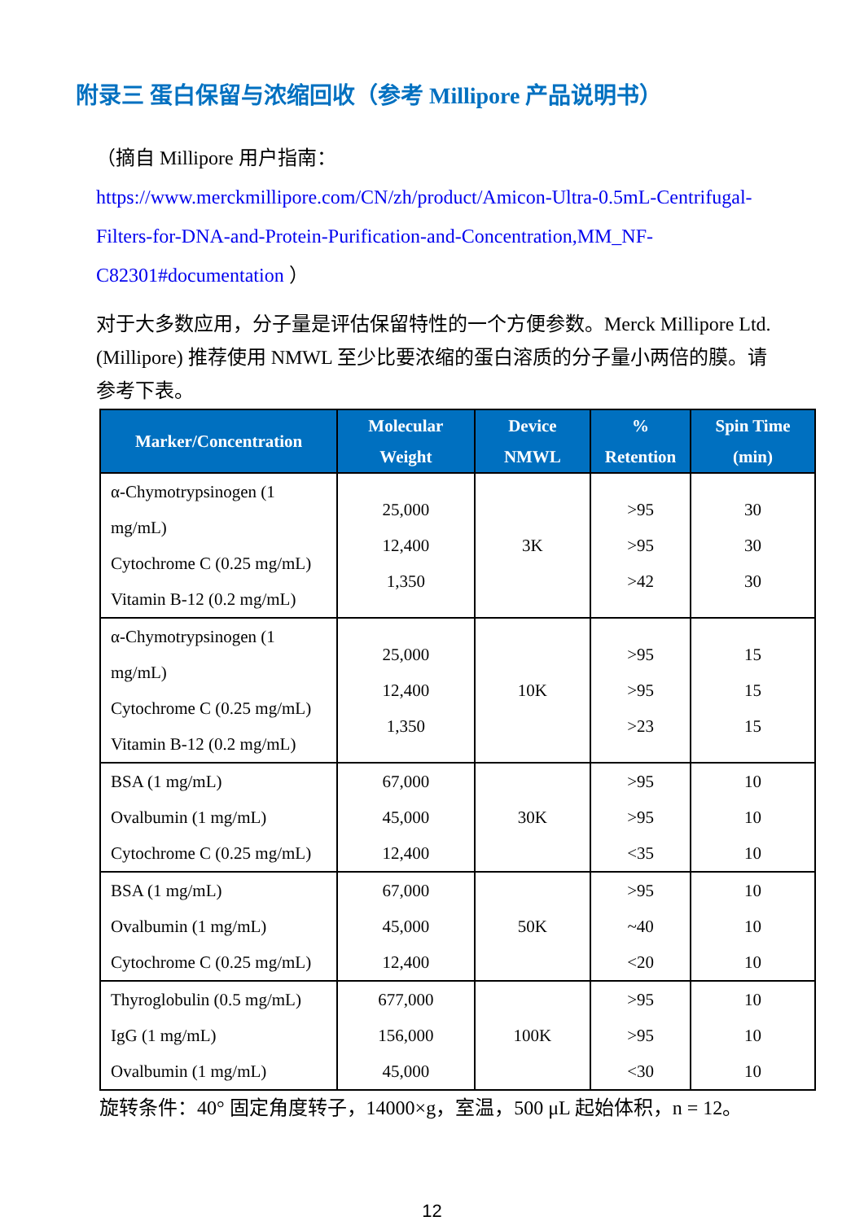附录三 蛋白保留与浓缩回收（参考 Millipore 产品说明书）
（摘自 Millipore 用户指南：
https://www.merckmillipore.com/CN/zh/product/Amicon-Ultra-0.5mL-Centrifugal-Filters-for-DNA-and-Protein-Purification-and-Concentration,MM_NF-C82301#documentation ）
对于大多数应用，分子量是评估保留特性的一个方便参数。Merck Millipore Ltd. (Millipore) 推荐使用 NMWL 至少比要浓缩的蛋白溶质的分子量小两倍的膜。请参考下表。
| Marker/Concentration | Molecular Weight | Device NMWL | % Retention | Spin Time (min) |
| --- | --- | --- | --- | --- |
| α-Chymotrypsinogen (1 mg/mL) Cytochrome C (0.25 mg/mL) Vitamin B-12 (0.2 mg/mL) | 25,000 12,400 1,350 | 3K | >95 >95 >42 | 30 30 30 |
| α-Chymotrypsinogen (1 mg/mL) Cytochrome C (0.25 mg/mL) Vitamin B-12 (0.2 mg/mL) | 25,000 12,400 1,350 | 10K | >95 >95 >23 | 15 15 15 |
| BSA (1 mg/mL) Ovalbumin (1 mg/mL) Cytochrome C (0.25 mg/mL) | 67,000 45,000 12,400 | 30K | >95 >95 <35 | 10 10 10 |
| BSA (1 mg/mL) Ovalbumin (1 mg/mL) Cytochrome C (0.25 mg/mL) | 67,000 45,000 12,400 | 50K | >95 ~40 <20 | 10 10 10 |
| Thyroglobulin (0.5 mg/mL) IgG (1 mg/mL) Ovalbumin (1 mg/mL) | 677,000 156,000 45,000 | 100K | >95 >95 <30 | 10 10 10 |
旋转条件：40° 固定角度转子，14000×g，室温，500 μL 起始体积，n = 12。
12